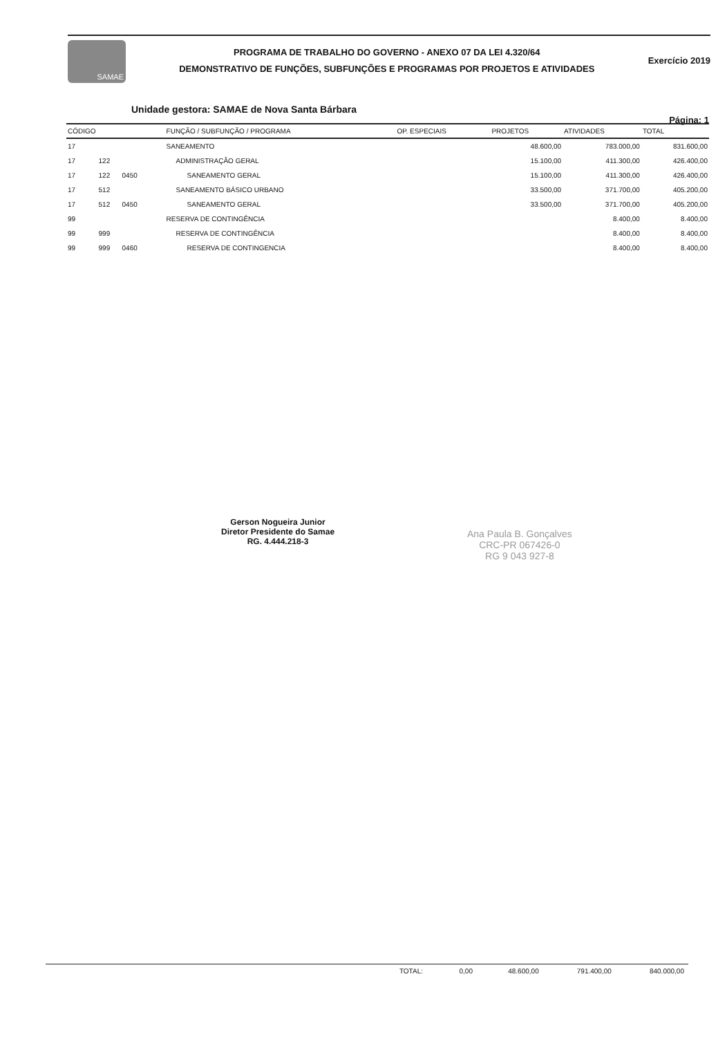SAMAE
PROGRAMA DE TRABALHO DO GOVERNO - ANEXO 07 DA LEI 4.320/64
DEMONSTRATIVO DE FUNÇÕES, SUBFUNÇÕES E PROGRAMAS POR PROJETOS E ATIVIDADES
Exercício 2019
Unidade gestora: SAMAE de Nova Santa Bárbara
Página: 1
| CÓDIGO | | | FUNÇÃO / SUBFUNÇÃO / PROGRAMA | OP. ESPECIAIS | PROJETOS | ATIVIDADES | TOTAL |
| --- | --- | --- | --- | --- | --- | --- | --- |
| 17 | | | SANEAMENTO | | 48.600,00 | 783.000,00 | 831.600,00 |
| 17 | 122 | | ADMINISTRAÇÃO GERAL | | 15.100,00 | 411.300,00 | 426.400,00 |
| 17 | 122 | 0450 | SANEAMENTO GERAL | | 15.100,00 | 411.300,00 | 426.400,00 |
| 17 | 512 | | SANEAMENTO BÁSICO URBANO | | 33.500,00 | 371.700,00 | 405.200,00 |
| 17 | 512 | 0450 | SANEAMENTO GERAL | | 33.500,00 | 371.700,00 | 405.200,00 |
| 99 | | | RESERVA DE CONTINGÊNCIA | | | 8.400,00 | 8.400,00 |
| 99 | 999 | | RESERVA DE CONTINGÊNCIA | | | 8.400,00 | 8.400,00 |
| 99 | 999 | 0460 | RESERVA DE CONTINGENCIA | | | 8.400,00 | 8.400,00 |
Gerson Nogueira Junior
Diretor Presidente do Samae
RG. 4.444.218-3
Ana Paula B. Gonçalves
CRC-PR 067426-0
RG 9 043 927-8
| TOTAL: | 0,00 | 48.600,00 | 791.400,00 | 840.000,00 |